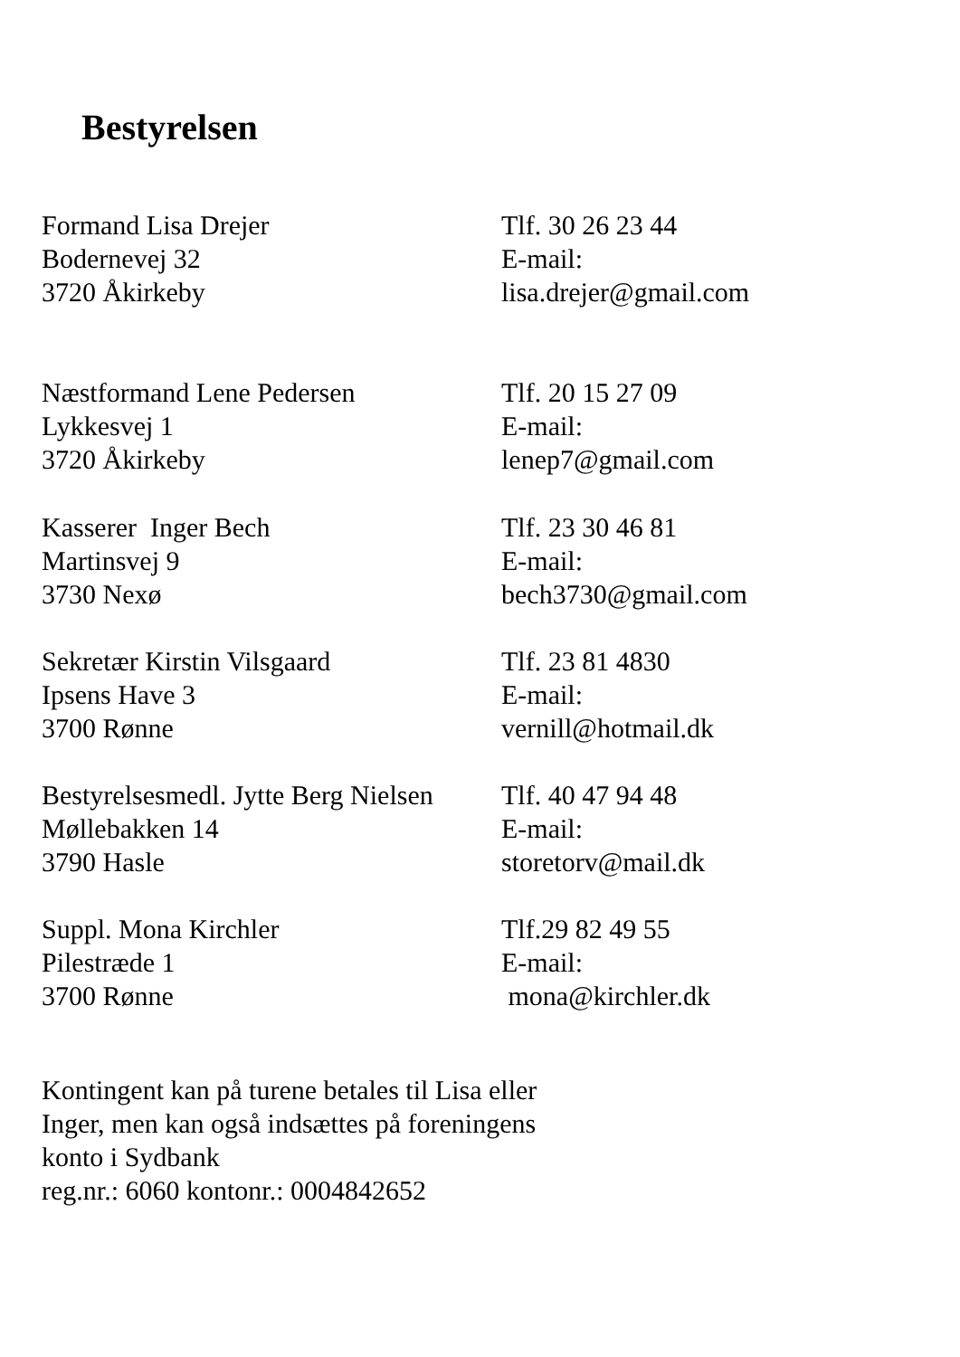Bestyrelsen
Formand Lisa Drejer
Bodernevej 32
3720 Åkirkeby
Tlf. 30 26 23 44
E-mail:
lisa.drejer@gmail.com
Næstformand Lene Pedersen
Lykkesvej 1
3720 Åkirkeby
Tlf. 20 15 27 09
E-mail:
lenep7@gmail.com
Kasserer Inger Bech
Martinsvej 9
3730 Nexø
Tlf. 23 30 46 81
E-mail:
bech3730@gmail.com
Sekretær Kirstin Vilsgaard
Ipsens Have 3
3700 Rønne
Tlf. 23 81 4830
E-mail:
vernill@hotmail.dk
Bestyrelsesmedl. Jytte Berg Nielsen
Møllebakken 14
3790 Hasle
Tlf. 40 47 94 48
E-mail:
storetorv@mail.dk
Suppl. Mona Kirchler
Pilestræde 1
3700 Rønne
Tlf.29 82 49 55
E-mail:
mona@kirchler.dk
Kontingent kan på turene betales til Lisa eller
Inger, men kan også indsættes på foreningens
konto i Sydbank
reg.nr.: 6060 kontonr.: 0004842652